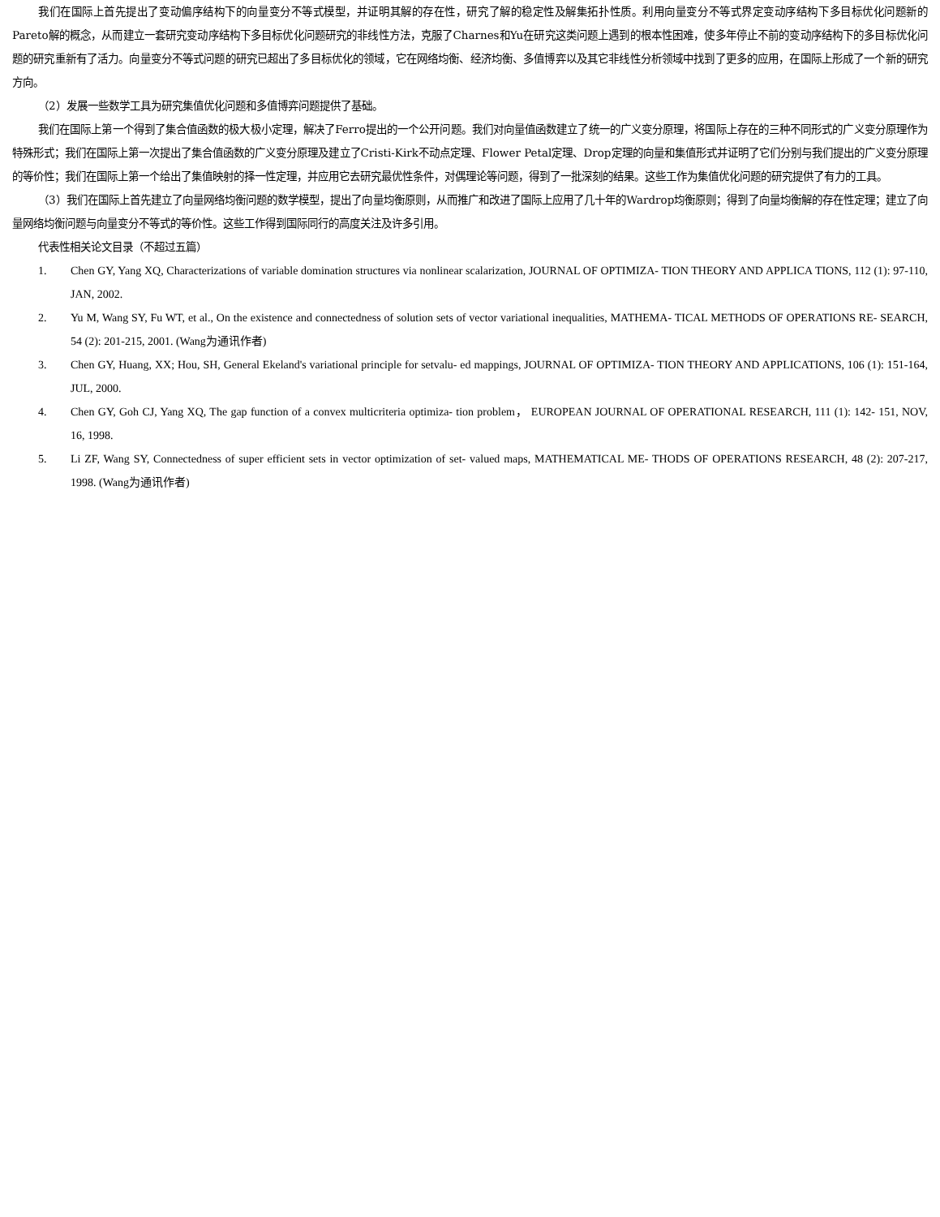我们在国际上首先提出了变动偏序结构下的向量变分不等式模型，并证明其解的存在性，研究了解的稳定性及解集拓扑性质。利用向量变分不等式界定变动序结构下多目标优化问题新的Pareto解的概念，从而建立一套研究变动序结构下多目标优化问题研究的非线性方法，克服了Charnes和Yu在研究这类问题上遇到的根本性困难，使多年停止不前的变动序结构下的多目标优化问题的研究重新有了活力。向量变分不等式问题的研究已超出了多目标优化的领域，它在网络均衡、经济均衡、多值博弈以及其它非线性分析领域中找到了更多的应用，在国际上形成了一个新的研究方向。
（2）发展一些数学工具为研究集值优化问题和多值博弈问题提供了基础。
我们在国际上第一个得到了集合值函数的极大极小定理，解决了Ferro提出的一个公开问题。我们对向量值函数建立了统一的广义变分原理，将国际上存在的三种不同形式的广义变分原理作为特殊形式；我们在国际上第一次提出了集合值函数的广义变分原理及建立了Cristi-Kirk不动点定理、Flower Petal定理、Drop定理的向量和集值形式并证明了它们分别与我们提出的广义变分原理的等价性；我们在国际上第一个给出了集值映射的择一性定理，并应用它去研究最优性条件，对偶理论等问题，得到了一批深刻的结果。这些工作为集值优化问题的研究提供了有力的工具。
（3）我们在国际上首先建立了向量网络均衡问题的数学模型，提出了向量均衡原则，从而推广和改进了国际上应用了几十年的Wardrop均衡原则；得到了向量均衡解的存在性定理；建立了向量网络均衡问题与向量变分不等式的等价性。这些工作得到国际同行的高度关注及许多引用。
代表性相关论文目录（不超过五篇）
1. Chen GY, Yang XQ, Characterizations of variable domination structures via nonlinear scalarization, JOURNAL OF OPTIMIZA- TION THEORY AND APPLICA TIONS, 112 (1): 97-110, JAN, 2002.
2. Yu M, Wang SY, Fu WT, et al., On the existence and connectedness of solution sets of vector variational inequalities, MATHEMA- TICAL METHODS OF OPERATIONS RE- SEARCH, 54 (2): 201-215, 2001. (Wang为通讯作者)
3. Chen GY, Huang, XX; Hou, SH, General Ekeland's variational principle for setvalu- ed mappings, JOURNAL OF OPTIMIZA- TION THEORY AND APPLICATIONS, 106 (1): 151-164, JUL, 2000.
4. Chen GY, Goh CJ, Yang XQ, The gap function of a convex multicriteria optimiza- tion problem， EUROPEAN JOURNAL OF OPERATIONAL RESEARCH, 111 (1): 142- 151, NOV, 16, 1998.
5. Li ZF, Wang SY, Connectedness of super efficient sets in vector optimization of set- valued maps, MATHEMATICAL ME- THODS OF OPERATIONS RESEARCH, 48 (2): 207-217, 1998. (Wang为通讯作者)